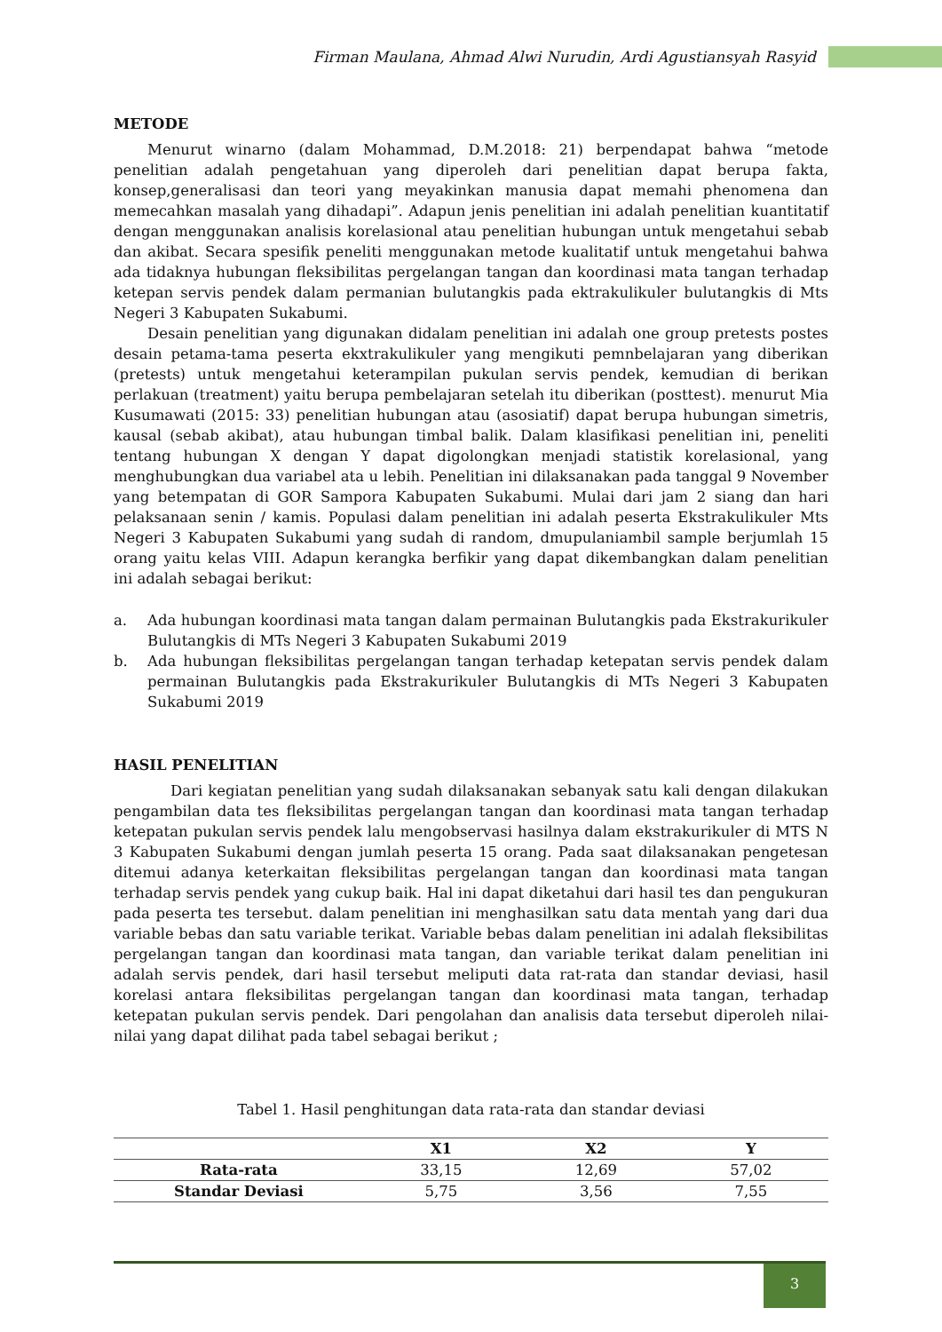Firman Maulana, Ahmad Alwi Nurudin, Ardi Agustiansyah Rasyid
METODE
Menurut winarno (dalam Mohammad, D.M.2018: 21) berpendapat bahwa “metode penelitian adalah pengetahuan yang diperoleh dari penelitian dapat berupa fakta, konsep,generalisasi dan teori yang meyakinkan manusia dapat memahi phenomena dan memecahkan masalah yang dihadapi”. Adapun jenis penelitian ini adalah penelitian kuantitatif dengan menggunakan analisis korelasional atau penelitian hubungan untuk mengetahui sebab dan akibat. Secara spesifik peneliti menggunakan metode kualitatif untuk mengetahui bahwa ada tidaknya hubungan fleksibilitas pergelangan tangan dan koordinasi mata tangan terhadap ketepan servis pendek dalam permanian bulutangkis pada ektrakulikuler bulutangkis di Mts Negeri 3 Kabupaten Sukabumi.
Desain penelitian yang digunakan didalam penelitian ini adalah one group pretests postes desain petama-tama peserta ekxtrakulikuler yang mengikuti pemnbelajaran yang diberikan (pretests) untuk mengetahui keterampilan pukulan servis pendek, kemudian di berikan perlakuan (treatment) yaitu berupa pembelajaran setelah itu diberikan (posttest). menurut Mia Kusumawati (2015: 33) penelitian hubungan atau (asosiatif) dapat berupa hubungan simetris, kausal (sebab akibat), atau hubungan timbal balik. Dalam klasifikasi penelitian ini, peneliti tentang hubungan X dengan Y dapat digolongkan menjadi statistik korelasional, yang menghubungkan dua variabel ata u lebih. Penelitian ini dilaksanakan pada tanggal 9 November yang betempatan di GOR Sampora Kabupaten Sukabumi. Mulai dari jam 2 siang dan hari pelaksanaan senin / kamis. Populasi dalam penelitian ini adalah peserta Ekstrakulikuler Mts Negeri 3 Kabupaten Sukabumi yang sudah di random, dmupulaniambil sample berjumlah 15 orang yaitu kelas VIII. Adapun kerangka berfikir yang dapat dikembangkan dalam penelitian ini adalah sebagai berikut:
a. Ada hubungan koordinasi mata tangan dalam permainan Bulutangkis pada Ekstrakurikuler Bulutangkis di MTs Negeri 3 Kabupaten Sukabumi 2019
b. Ada hubungan fleksibilitas pergelangan tangan terhadap ketepatan servis pendek dalam permainan Bulutangkis pada Ekstrakurikuler Bulutangkis di MTs Negeri 3 Kabupaten Sukabumi 2019
HASIL PENELITIAN
Dari kegiatan penelitian yang sudah dilaksanakan sebanyak satu kali dengan dilakukan pengambilan data tes fleksibilitas pergelangan tangan dan koordinasi mata tangan terhadap ketepatan pukulan servis pendek lalu mengobservasi hasilnya dalam ekstrakurikuler di MTS N 3 Kabupaten Sukabumi dengan jumlah peserta 15 orang. Pada saat dilaksanakan pengetesan ditemui adanya keterkaitan fleksibilitas pergelangan tangan dan koordinasi mata tangan terhadap servis pendek yang cukup baik. Hal ini dapat diketahui dari hasil tes dan pengukuran pada peserta tes tersebut. dalam penelitian ini menghasilkan satu data mentah yang dari dua variable bebas dan satu variable terikat. Variable bebas dalam penelitian ini adalah fleksibilitas pergelangan tangan dan koordinasi mata tangan, dan variable terikat dalam penelitian ini adalah servis pendek, dari hasil tersebut meliputi data rat-rata dan standar deviasi, hasil korelasi antara fleksibilitas pergelangan tangan dan koordinasi mata tangan, terhadap ketepatan pukulan servis pendek. Dari pengolahan dan analisis data tersebut diperoleh nilai-nilai yang dapat dilihat pada tabel sebagai berikut ;
Tabel 1. Hasil penghitungan data rata-rata dan standar deviasi
| | X1 | X2 | Y |
| --- | --- | --- | --- |
| Rata-rata | 33,15 | 12,69 | 57,02 |
| Standar Deviasi | 5,75 | 3,56 | 7,55 |
3